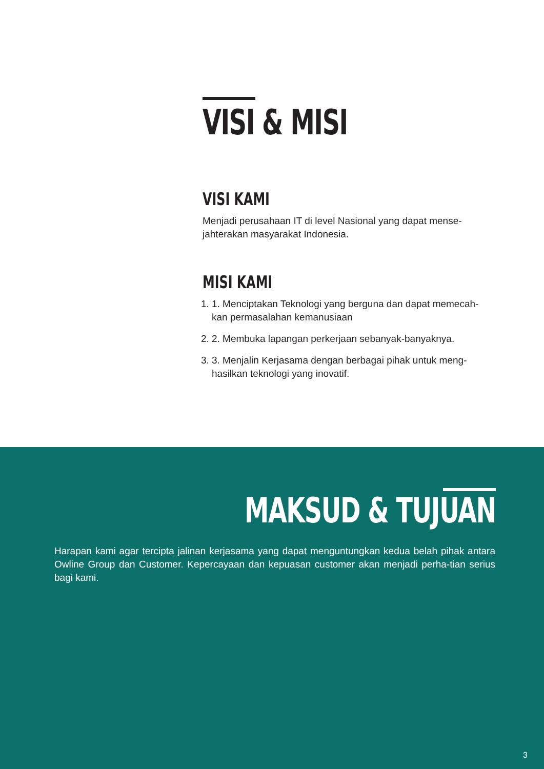VISI & MISI
VISI KAMI
Menjadi perusahaan IT di level Nasional yang dapat mense-jahterakan masyarakat Indonesia.
MISI KAMI
1. 1. Menciptakan Teknologi yang berguna dan dapat memecah-kan permasalahan kemanusiaan
2. 2. Membuka lapangan perkerjaan sebanyak-banyaknya.
3. 3. Menjalin Kerjasama dengan berbagai pihak untuk meng-hasilkan teknologi yang inovatif.
MAKSUD & TUJUAN
Harapan kami agar tercipta jalinan kerjasama yang dapat menguntungkan kedua belah pihak antara Owline Group dan Customer. Kepercayaan dan kepuasan customer akan menjadi perha-tian serius bagi kami.
3